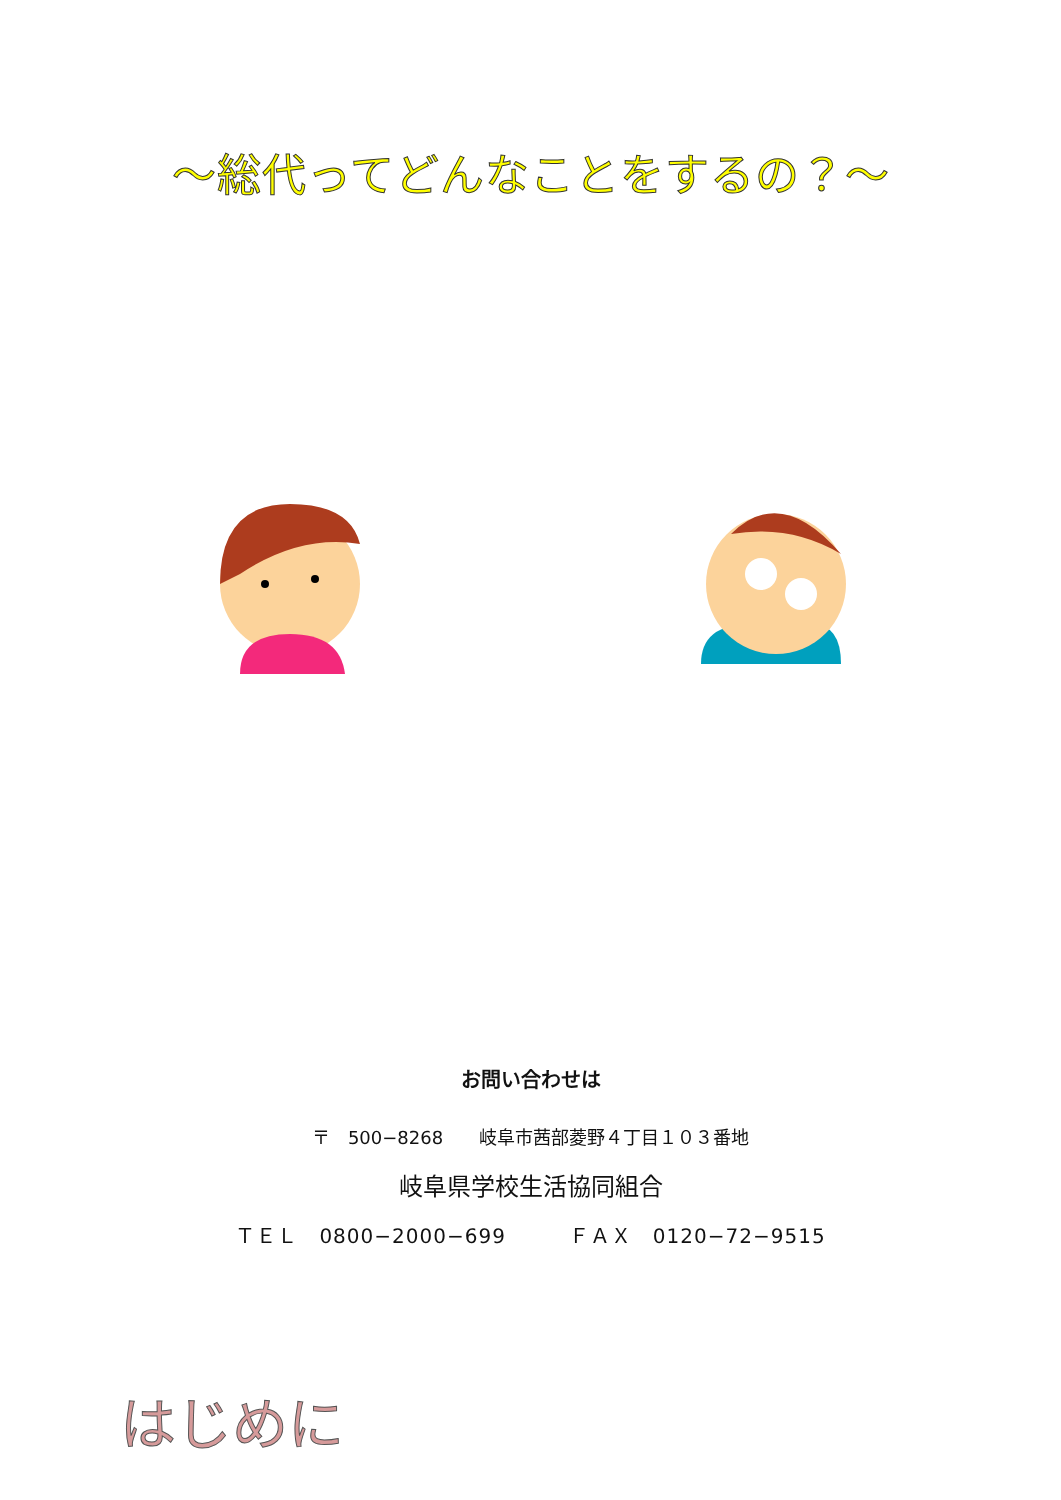～総代ってどんなことをするの？～
お問い合わせは
〒　500−8268　　岐阜市茜部菱野４丁目１０３番地
岐阜県学校生活協同組合
ＴＥＬ　0800−2000−699　　　ＦＡＸ　0120−72−9515
はじめに